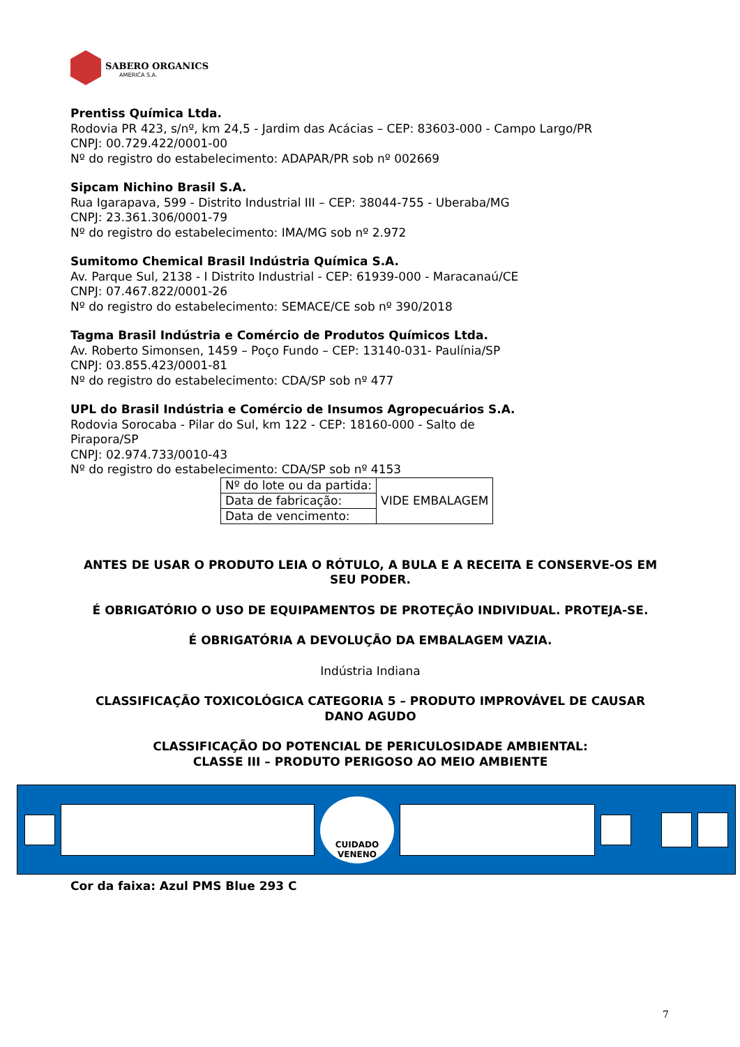SABERO ORGANICS
AMÉRICA S.A.
Prentiss Química Ltda.
Rodovia PR 423, s/nº, km 24,5 - Jardim das Acácias – CEP: 83603-000 - Campo Largo/PR
CNPJ: 00.729.422/0001-00
Nº do registro do estabelecimento: ADAPAR/PR sob nº 002669
Sipcam Nichino Brasil S.A.
Rua Igarapava, 599 - Distrito Industrial III – CEP: 38044-755 - Uberaba/MG
CNPJ: 23.361.306/0001-79
Nº do registro do estabelecimento: IMA/MG sob nº 2.972
Sumitomo Chemical Brasil Indústria Química S.A.
Av. Parque Sul, 2138 - I Distrito Industrial - CEP: 61939-000 - Maracanaú/CE
CNPJ: 07.467.822/0001-26
Nº do registro do estabelecimento: SEMACE/CE sob nº 390/2018
Tagma Brasil Indústria e Comércio de Produtos Químicos Ltda.
Av. Roberto Simonsen, 1459 – Poço Fundo – CEP: 13140-031- Paulínia/SP
CNPJ: 03.855.423/0001-81
Nº do registro do estabelecimento: CDA/SP sob nº 477
UPL do Brasil Indústria e Comércio de Insumos Agropecuários S.A.
Rodovia Sorocaba - Pilar do Sul, km 122 - CEP: 18160-000 - Salto de Pirapora/SP
CNPJ: 02.974.733/0010-43
Nº do registro do estabelecimento: CDA/SP sob nº 4153
| Nº do lote ou da partida: | VIDE EMBALAGEM |
| Data de fabricação: | |
| Data de vencimento: | |
ANTES DE USAR O PRODUTO LEIA O RÓTULO, A BULA E A RECEITA E CONSERVE-OS EM SEU PODER.
É OBRIGATÓRIO O USO DE EQUIPAMENTOS DE PROTEÇÃO INDIVIDUAL. PROTEJA-SE.
É OBRIGATÓRIA A DEVOLUÇÃO DA EMBALAGEM VAZIA.
Indústria Indiana
CLASSIFICAÇÃO TOXICOLÓGICA CATEGORIA 5 – PRODUTO IMPROVÁVEL DE CAUSAR DANO AGUDO
CLASSIFICAÇÃO DO POTENCIAL DE PERICULOSIDADE AMBIENTAL:
CLASSE III – PRODUTO PERIGOSO AO MEIO AMBIENTE
CUIDADO
VENENO
Cor da faixa: Azul PMS Blue 293 C
7